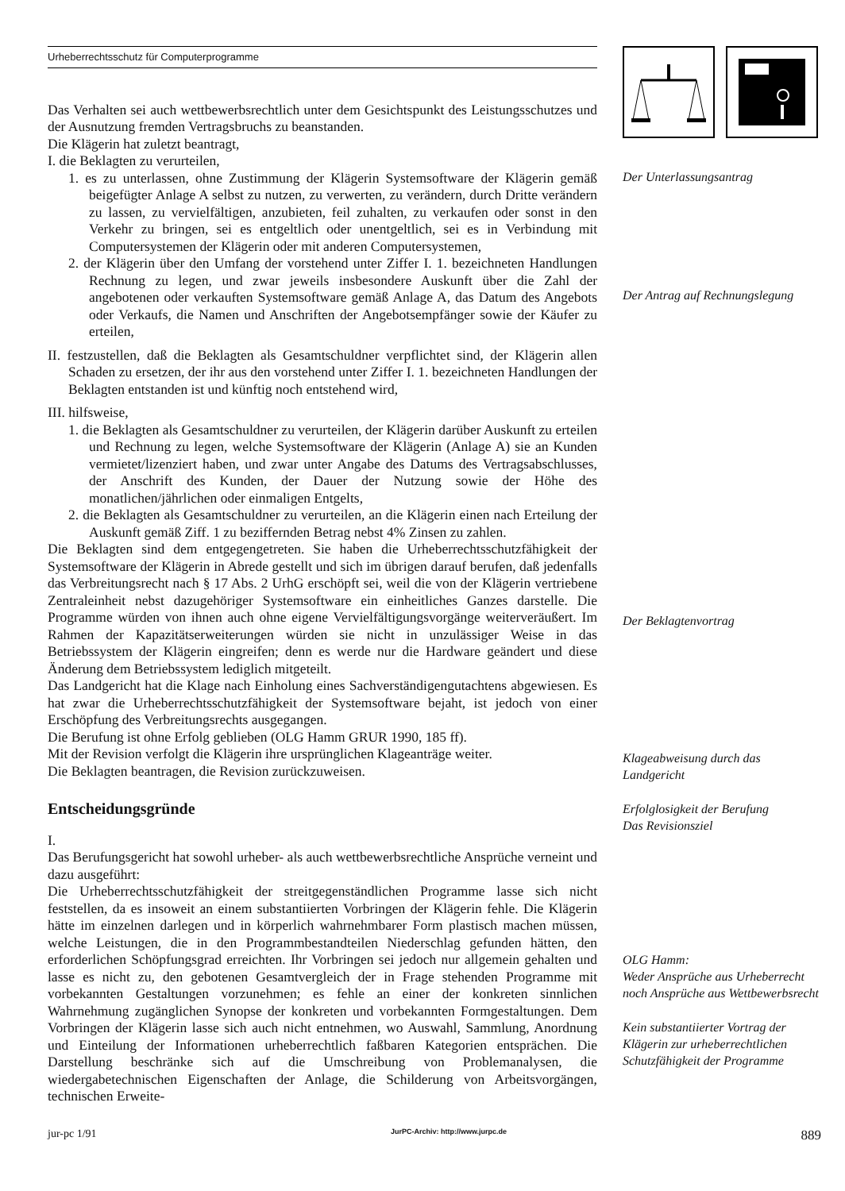Urheberrechtsschutz für Computerprogramme
Das Verhalten sei auch wettbewerbsrechtlich unter dem Gesichtspunkt des Leistungsschutzes und der Ausnutzung fremden Vertragsbruchs zu beanstanden.
Die Klägerin hat zuletzt beantragt,
I. die Beklagten zu verurteilen,
1. es zu unterlassen, ohne Zustimmung der Klägerin Systemsoftware der Klägerin gemäß beigefügter Anlage A selbst zu nutzen, zu verwerten, zu verändern, durch Dritte verändern zu lassen, zu vervielfältigen, anzubieten, feil zuhalten, zu verkaufen oder sonst in den Verkehr zu bringen, sei es entgeltlich oder unentgeltlich, sei es in Verbindung mit Computersystemen der Klägerin oder mit anderen Computersystemen,
2. der Klägerin über den Umfang der vorstehend unter Ziffer I. 1. bezeichneten Handlungen Rechnung zu legen, und zwar jeweils insbesondere Auskunft über die Zahl der angebotenen oder verkauften Systemsoftware gemäß Anlage A, das Datum des Angebots oder Verkaufs, die Namen und Anschriften der Angebotsempfänger sowie der Käufer zu erteilen,
II. festzustellen, daß die Beklagten als Gesamtschuldner verpflichtet sind, der Klägerin allen Schaden zu ersetzen, der ihr aus den vorstehend unter Ziffer I. 1. bezeichneten Handlungen der Beklagten entstanden ist und künftig noch entstehend wird,
III. hilfsweise,
1. die Beklagten als Gesamtschuldner zu verurteilen, der Klägerin darüber Auskunft zu erteilen und Rechnung zu legen, welche Systemsoftware der Klägerin (Anlage A) sie an Kunden vermietet/lizenziert haben, und zwar unter Angabe des Datums des Vertragsabschlusses, der Anschrift des Kunden, der Dauer der Nutzung sowie der Höhe des monatlichen/jährlichen oder einmaligen Entgelts,
2. die Beklagten als Gesamtschuldner zu verurteilen, an die Klägerin einen nach Erteilung der Auskunft gemäß Ziff. 1 zu beziffernden Betrag nebst 4% Zinsen zu zahlen.
Die Beklagten sind dem entgegengetreten. Sie haben die Urheberrechtsschutzfähigkeit der Systemsoftware der Klägerin in Abrede gestellt und sich im übrigen darauf berufen, daß jedenfalls das Verbreitungsrecht nach § 17 Abs. 2 UrhG erschöpft sei, weil die von der Klägerin vertriebene Zentraleinheit nebst dazugehöriger Systemsoftware ein einheitliches Ganzes darstelle. Die Programme würden von ihnen auch ohne eigene Vervielfältigungsvorgänge weiterveräußert. Im Rahmen der Kapazitätserweiterungen würden sie nicht in unzulässiger Weise in das Betriebssystem der Klägerin eingreifen; denn es werde nur die Hardware geändert und diese Änderung dem Betriebssystem lediglich mitgeteilt.
Das Landgericht hat die Klage nach Einholung eines Sachverständigengutachtens abgewiesen. Es hat zwar die Urheberrechtsschutzfähigkeit der Systemsoftware bejaht, ist jedoch von einer Erschöpfung des Verbreitungsrechts ausgegangen.
Die Berufung ist ohne Erfolg geblieben (OLG Hamm GRUR 1990, 185 ff).
Mit der Revision verfolgt die Klägerin ihre ursprünglichen Klageanträge weiter.
Die Beklagten beantragen, die Revision zurückzuweisen.
Entscheidungsgründe
I.
Das Berufungsgericht hat sowohl urheber- als auch wettbewerbsrechtliche Ansprüche verneint und dazu ausgeführt:
Die Urheberrechtsschutzfähigkeit der streitgegenständlichen Programme lasse sich nicht feststellen, da es insoweit an einem substantiierten Vorbringen der Klägerin fehle. Die Klägerin hätte im einzelnen darlegen und in körperlich wahrnehmbarer Form plastisch machen müssen, welche Leistungen, die in den Programmbestandteilen Niederschlag gefunden hätten, den erforderlichen Schöpfungsgrad erreichten. Ihr Vorbringen sei jedoch nur allgemein gehalten und lasse es nicht zu, den gebotenen Gesamtvergleich der in Frage stehenden Programme mit vorbekannten Gestaltungen vorzunehmen; es fehle an einer der konkreten sinnlichen Wahrnehmung zugänglichen Synopse der konkreten und vorbekannten Formgestaltungen. Dem Vorbringen der Klägerin lasse sich auch nicht entnehmen, wo Auswahl, Sammlung, Anordnung und Einteilung der Informationen urheberrechtlich faßbaren Kategorien entsprächen. Die Darstellung beschränke sich auf die Umschreibung von Problemanalysen, die wiedergabetechnischen Eigenschaften der Anlage, die Schilderung von Arbeitsvorgängen, technischen Erweite-
Der Unterlassungsantrag
Der Antrag auf Rechnungslegung
Der Beklagtenvortrag
Klageabweisung durch das Landgericht
Erfolglosigkeit der Berufung
Das Revisionsziel
OLG Hamm:
Weder Ansprüche aus Urheberrecht noch Ansprüche aus Wettbewerbsrecht
Kein substantiierter Vortrag der Klägerin zur urheberrechtlichen Schutzfähigkeit der Programme
jur-pc 1/91 JurPC-Archiv: http://www.jurpc.de 889